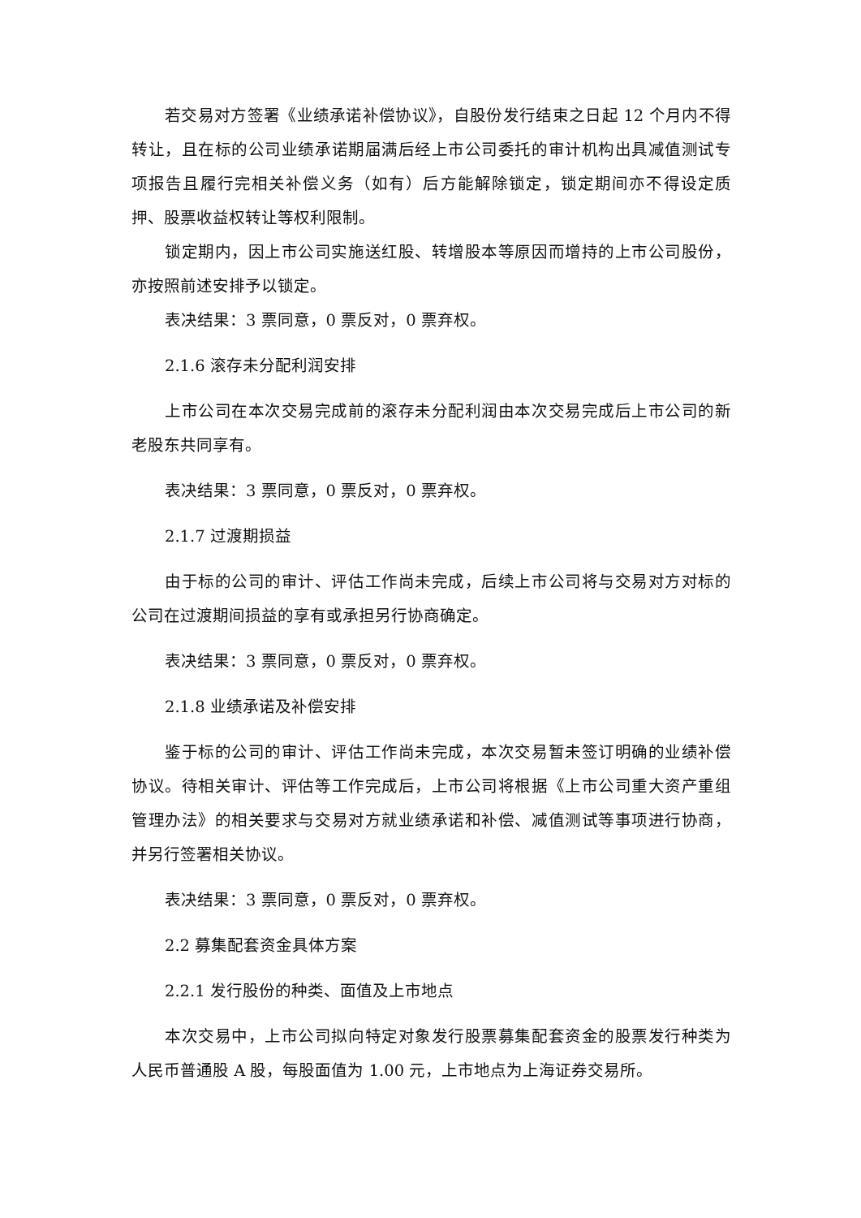若交易对方签署《业绩承诺补偿协议》，自股份发行结束之日起 12 个月内不得转让，且在标的公司业绩承诺期届满后经上市公司委托的审计机构出具减值测试专项报告且履行完相关补偿义务（如有）后方能解除锁定，锁定期间亦不得设定质押、股票收益权转让等权利限制。
锁定期内，因上市公司实施送红股、转增股本等原因而增持的上市公司股份，亦按照前述安排予以锁定。
表决结果：3 票同意，0 票反对，0 票弃权。
2.1.6 滚存未分配利润安排
上市公司在本次交易完成前的滚存未分配利润由本次交易完成后上市公司的新老股东共同享有。
表决结果：3 票同意，0 票反对，0 票弃权。
2.1.7 过渡期损益
由于标的公司的审计、评估工作尚未完成，后续上市公司将与交易对方对标的公司在过渡期间损益的享有或承担另行协商确定。
表决结果：3 票同意，0 票反对，0 票弃权。
2.1.8 业绩承诺及补偿安排
鉴于标的公司的审计、评估工作尚未完成，本次交易暂未签订明确的业绩补偿协议。待相关审计、评估等工作完成后，上市公司将根据《上市公司重大资产重组管理办法》的相关要求与交易对方就业绩承诺和补偿、减值测试等事项进行协商，并另行签署相关协议。
表决结果：3 票同意，0 票反对，0 票弃权。
2.2 募集配套资金具体方案
2.2.1 发行股份的种类、面值及上市地点
本次交易中，上市公司拟向特定对象发行股票募集配套资金的股票发行种类为人民币普通股 A 股，每股面值为 1.00 元，上市地点为上海证券交易所。